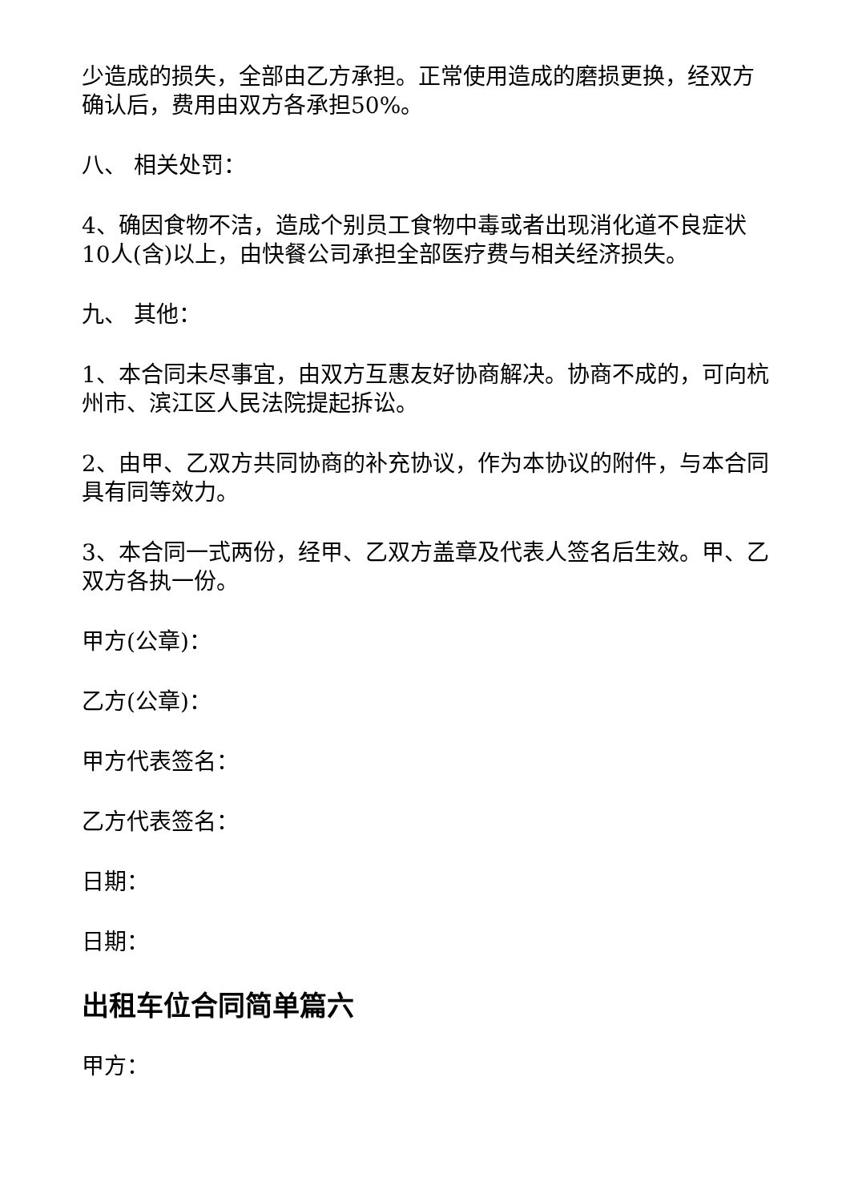少造成的损失，全部由乙方承担。正常使用造成的磨损更换，经双方确认后，费用由双方各承担50%。
八、 相关处罚：
4、确因食物不洁，造成个别员工食物中毒或者出现消化道不良症状10人(含)以上，由快餐公司承担全部医疗费与相关经济损失。
九、 其他：
1、本合同未尽事宜，由双方互惠友好协商解决。协商不成的，可向杭州市、滨江区人民法院提起拆讼。
2、由甲、乙双方共同协商的补充协议，作为本协议的附件，与本合同具有同等效力。
3、本合同一式两份，经甲、乙双方盖章及代表人签名后生效。甲、乙双方各执一份。
甲方(公章)：
乙方(公章)：
甲方代表签名：
乙方代表签名：
日期：
日期：
出租车位合同简单篇六
甲方：